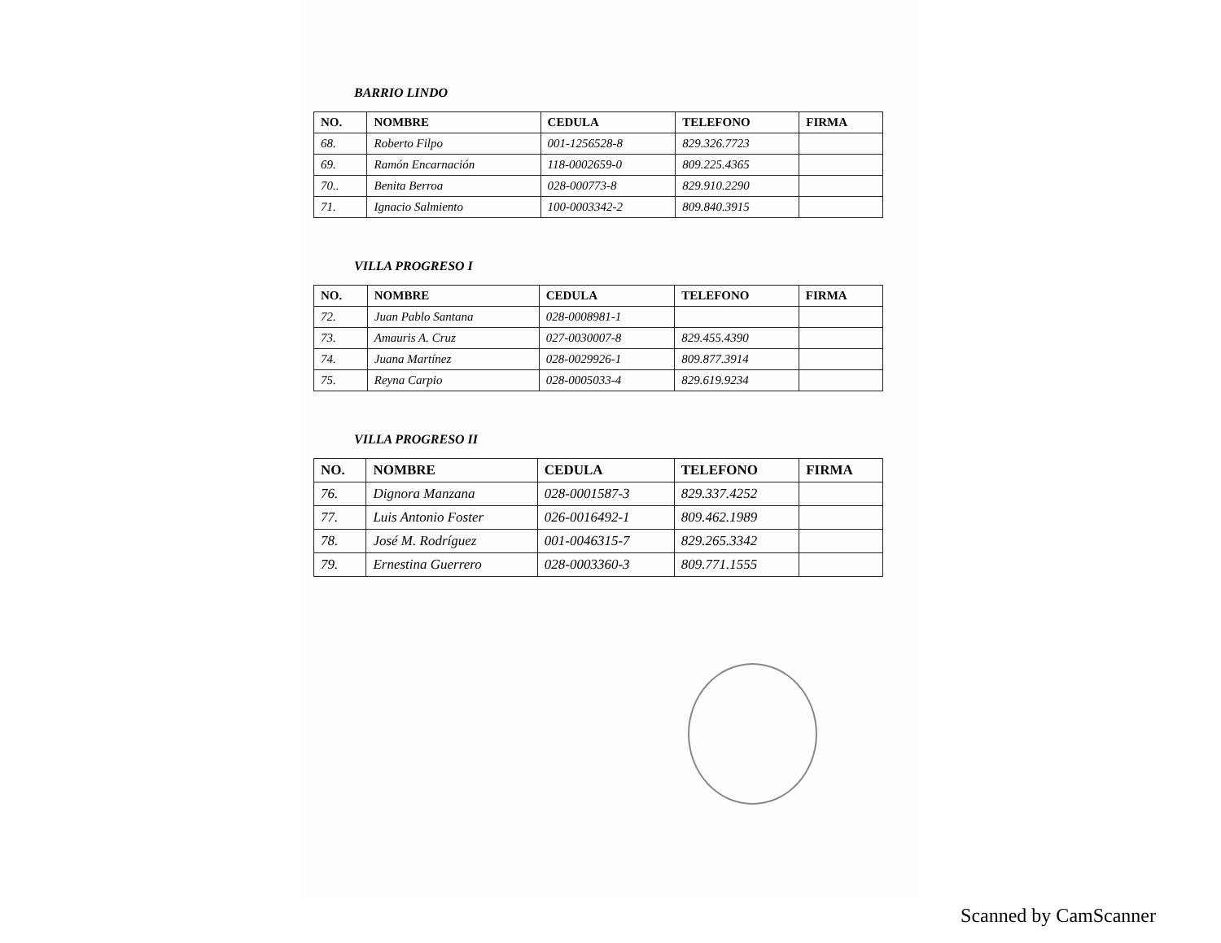BARRIO LINDO
| NO. | NOMBRE | CEDULA | TELEFONO | FIRMA |
| --- | --- | --- | --- | --- |
| 68. | Roberto Filpo | 001-1256528-8 | 829.326.7723 | |
| 69. | Ramón Encarnación | 118-0002659-0 | 809.225.4365 | |
| 70.. | Benita Berroa | 028-000773-8 | 829.910.2290 | |
| 71. | Ignacio Salmiento | 100-0003342-2 | 809.840.3915 | |
VILLA PROGRESO I
| NO. | NOMBRE | CEDULA | TELEFONO | FIRMA |
| --- | --- | --- | --- | --- |
| 72. | Juan Pablo Santana | 028-0008981-1 | | |
| 73. | Amauris A. Cruz | 027-0030007-8 | 829.455.4390 | |
| 74. | Juana Martínez | 028-0029926-1 | 809.877.3914 | |
| 75. | Reyna Carpio | 028-0005033-4 | 829.619.9234 | |
VILLA PROGRESO II
| NO. | NOMBRE | CEDULA | TELEFONO | FIRMA |
| --- | --- | --- | --- | --- |
| 76. | Dignora Manzana | 028-0001587-3 | 829.337.4252 | |
| 77. | Luis Antonio Foster | 026-0016492-1 | 809.462.1989 | |
| 78. | José M. Rodríguez | 001-0046315-7 | 829.265.3342 | |
| 79. | Ernestina Guerrero | 028-0003360-3 | 809.771.1555 | |
Scanned by CamScanner